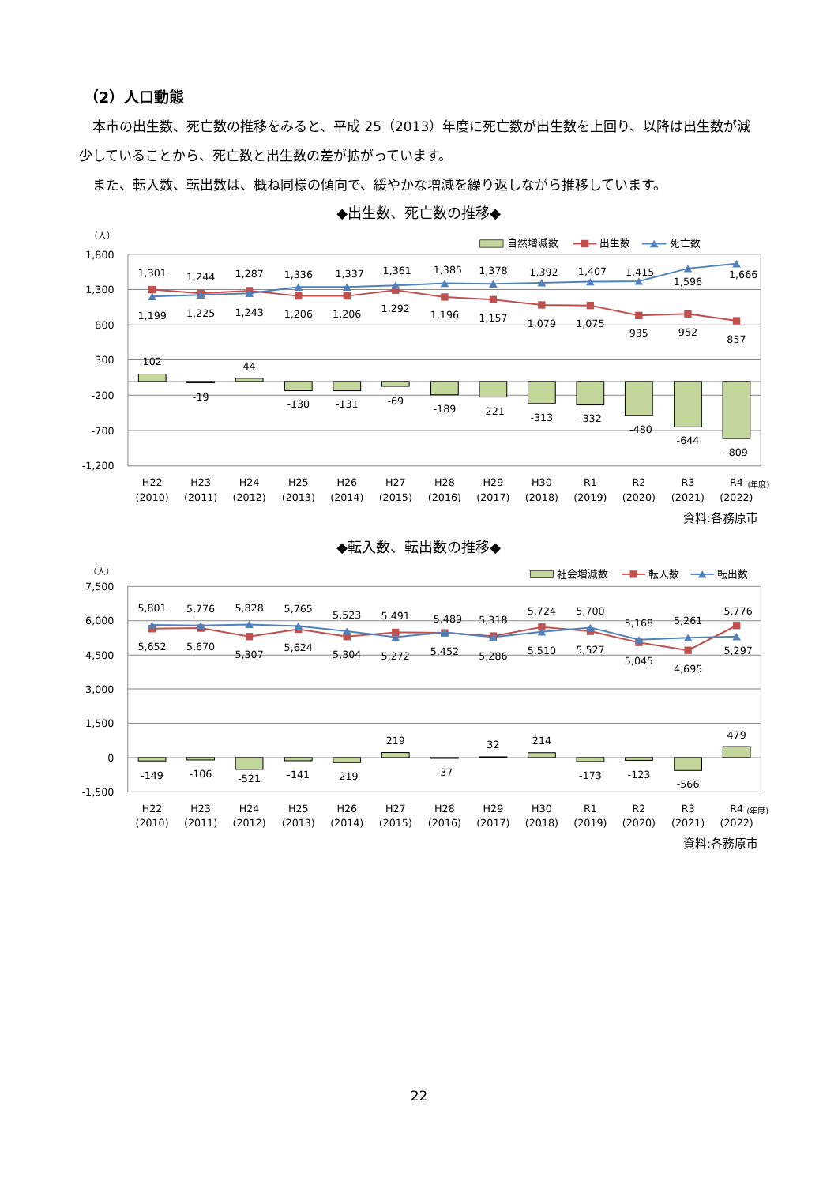（2）人口動態
　本市の出生数、死亡数の推移をみると、平成 25（2013）年度に死亡数が出生数を上回り、以降は出生数が減少していることから、死亡数と出生数の差が拡がっています。
　また、転入数、転出数は、概ね同様の傾向で、緩やかな増減を繰り返しながら推移しています。
◆出生数、死亡数の推移◆
（人）
自然増減数
出生数
死亡数
1,800
1,300
800
300
-200
-700
-1,200
1,301
1,244
1,287
1,336
1,337
1,361
1,385
1,378
1,392
1,407
1,415
1,596
1,666
1,199
1,225
1,243
1,206
1,206
1,292
1,196
1,157
1,079
1,075
935
952
857
102
-19
44
-130
-131
-69
-189
-221
-313
-332
-480
-644
-809
H22
(2010)
H23
(2011)
H24
(2012)
H25
(2013)
H26
(2014)
H27
(2015)
H28
(2016)
H29
(2017)
H30
(2018)
R1
(2019)
R2
(2020)
R3
(2021)
R4
(2022)
(年度)
資料:各務原市
◆転入数、転出数の推移◆
（人）
社会増減数
転入数
転出数
7,500
6,000
4,500
3,000
1,500
0
-1,500
5,801
5,776
5,828
5,765
5,523
5,491
5,489
5,318
5,724
5,700
5,168
5,261
5,776
5,652
5,670
5,307
5,624
5,304
5,272
5,452
5,286
5,510
5,527
5,045
4,695
5,297
-149
-106
-521
-141
-219
219
-37
32
214
-173
-123
-566
479
H22
(2010)
H23
(2011)
H24
(2012)
H25
(2013)
H26
(2014)
H27
(2015)
H28
(2016)
H29
(2017)
H30
(2018)
R1
(2019)
R2
(2020)
R3
(2021)
R4
(2022)
(年度)
資料:各務原市
22